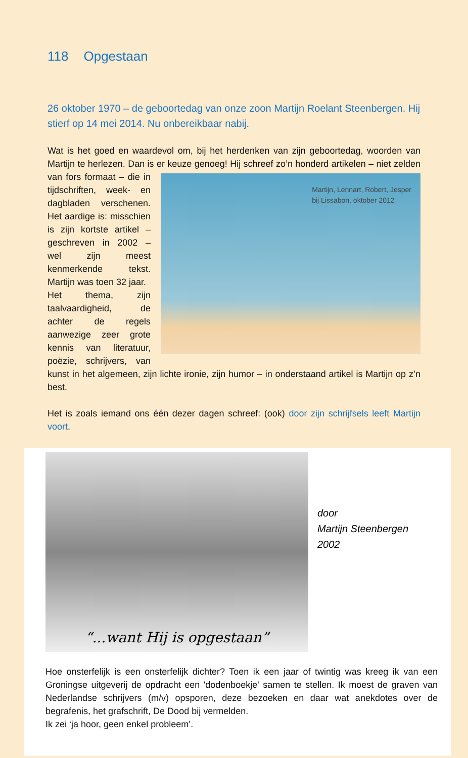118 Opgestaan
26 oktober 1970 – de geboortedag van onze zoon Martijn Roelant Steenbergen. Hij stierf op 14 mei 2014. Nu onbereikbaar nabij.
Wat is het goed en waardevol om, bij het herdenken van zijn geboortedag, woorden van Martijn te herlezen. Dan is er keuze genoeg! Hij schreef zo’n honderd artikelen – Martijn, Lennart, Robert, Jesper
bij Lissabon, oktober 2012 niet zelden van fors formaat – die in tijdschriften, week- en dagbladen verschenen. Het aardige is: misschien is zijn kortste artikel – geschreven in 2002 – wel zijn meest kenmerkende tekst. Martijn was toen 32 jaar.
Het thema, zijn taalvaardigheid, de achter de regels aanwezige zeer grote kennis van literatuur, poëzie, schrijvers, van kunst in het algemeen, zijn lichte ironie, zijn humor – in onderstaand artikel is Martijn op z’n best.
Het is zoals iemand ons één dezer dagen schreef: (ook) door zijn schrijfsels leeft Martijn voort.
“...want Hij is opgestaan”
door
Martijn Steenbergen
2002
Hoe onsterfelijk is een onsterfelijk dichter? Toen ik een jaar of twintig was kreeg ik van een Groningse uitgeverij de opdracht een 'dodenboekje' samen te stellen. Ik moest de graven van Nederlandse schrijvers (m/v) opsporen, deze bezoeken en daar wat anekdotes over de begrafenis, het grafschrift, De Dood bij vermelden.
Ik zei ‘ja hoor, geen enkel probleem’.